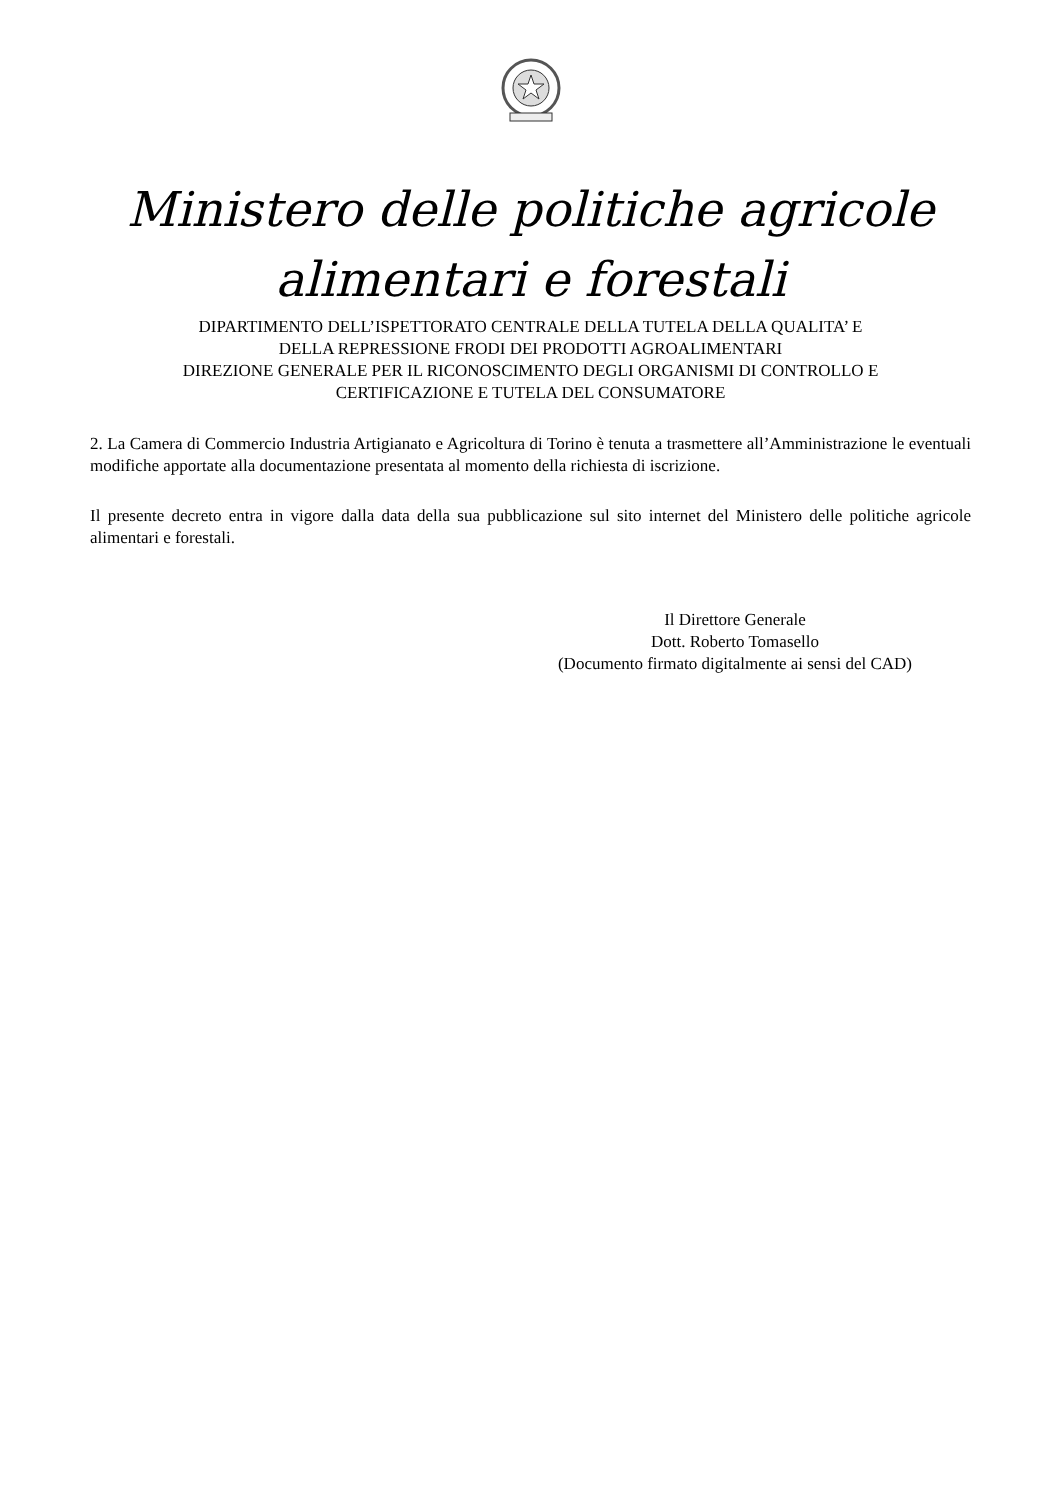Ministero delle politiche agricole
alimentari e forestali
DIPARTIMENTO DELL’ISPETTORATO CENTRALE DELLA TUTELA DELLA QUALITA’ E
DELLA REPRESSIONE FRODI DEI PRODOTTI AGROALIMENTARI
DIREZIONE GENERALE PER IL RICONOSCIMENTO DEGLI ORGANISMI DI CONTROLLO E
CERTIFICAZIONE E TUTELA DEL CONSUMATORE
2. La Camera di Commercio Industria Artigianato e Agricoltura di Torino è tenuta a trasmettere all’Amministrazione le eventuali modifiche apportate alla documentazione presentata al momento della richiesta di iscrizione.
Il presente decreto entra in vigore dalla data della sua pubblicazione sul sito internet del Ministero delle politiche agricole alimentari e forestali.
Il Direttore Generale
Dott. Roberto Tomasello
(Documento firmato digitalmente ai sensi del CAD)